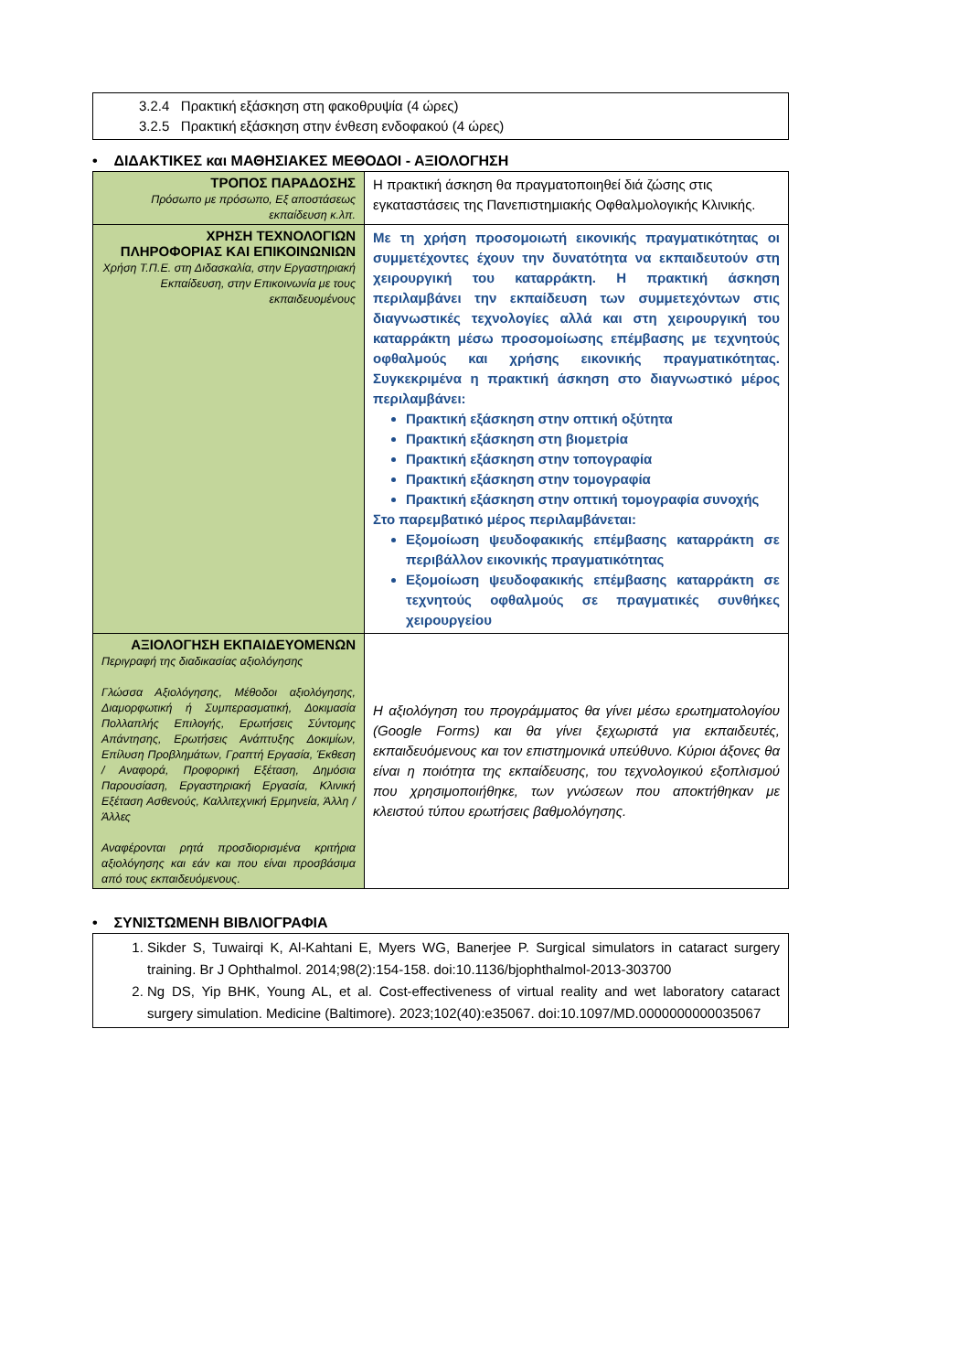| 3.2.4 Πρακτική εξάσκηση στη φακοθρυψία (4 ώρες) 3.2.5 Πρακτική εξάσκηση στην ένθεση ενδοφακού (4 ώρες) |
• ΔΙΔΑΚΤΙΚΕΣ και ΜΑΘΗΣΙΑΚΕΣ ΜΕΘΟΔΟΙ - ΑΞΙΟΛΟΓΗΣΗ
| ΤΡΟΠΟΣ ΠΑΡΑΔΟΣΗΣ Πρόσωπο με πρόσωπο, Εξ αποστάσεως εκπαίδευση κ.λπ. | Η πρακτική άσκηση θα πραγματοποιηθεί διά ζώσης στις εγκαταστάσεις της Πανεπιστημιακής Οφθαλμολογικής Κλινικής. |
| ΧΡΗΣΗ ΤΕΧΝΟΛΟΓΙΩΝ ΠΛΗΡΟΦΟΡΙΑΣ ΚΑΙ ΕΠΙΚΟΙΝΩΝΙΩΝ Χρήση Τ.Π.Ε. στη Διδασκαλία, στην Εργαστηριακή Εκπαίδευση, στην Επικοινωνία με τους εκπαιδευομένους | Με τη χρήση προσομοιωτή εικονικής πραγματικότητας οι συμμετέχοντες έχουν την δυνατότητα να εκπαιδευτούν στη χειρουργική του καταρράκτη. Η πρακτική άσκηση περιλαμβάνει την εκπαίδευση των συμμετεχόντων στις διαγνωστικές τεχνολογίες αλλά και στη χειρουργική του καταρράκτη μέσω προσομοίωσης επέμβασης με τεχνητούς οφθαλμούς και χρήσης εικονικής πραγματικότητας. Συγκεκριμένα η πρακτική άσκηση στο διαγνωστικό μέρος περιλαμβάνει: Πρακτική εξάσκηση στην οπτική οξύτητα Πρακτική εξάσκηση στη βιομετρία Πρακτική εξάσκηση στην τοπογραφία Πρακτική εξάσκηση στην τομογραφία Πρακτική εξάσκηση στην οπτική τομογραφία συνοχής Στο παρεμβατικό μέρος περιλαμβάνεται: Εξομοίωση ψευδοφακικής επέμβασης καταρράκτη σε περιβάλλον εικονικής πραγματικότητας Εξομοίωση ψευδοφακικής επέμβασης καταρράκτη σε τεχνητούς οφθαλμούς σε πραγματικές συνθήκες χειρουργείου |
| ΑΞΙΟΛΟΓΗΣΗ ΕΚΠΑΙΔΕΥΟΜΕΝΩΝ Περιγραφή της διαδικασίας αξιολόγησης Γλώσσα Αξιολόγησης, Μέθοδοι αξιολόγησης, Διαμορφωτική ή Συμπερασματική, Δοκιμασία Πολλαπλής Επιλογής, Ερωτήσεις Σύντομης Απάντησης, Ερωτήσεις Ανάπτυξης Δοκιμίων, Επίλυση Προβλημάτων, Γραπτή Εργασία, Έκθεση / Αναφορά, Προφορική Εξέταση, Δημόσια Παρουσίαση, Εργαστηριακή Εργασία, Κλινική Εξέταση Ασθενούς, Καλλιτεχνική Ερμηνεία, Άλλη / Άλλες Αναφέρονται ρητά προσδιορισμένα κριτήρια αξιολόγησης και εάν και που είναι προσβάσιμα από τους εκπαιδευόμενους. | Η αξιολόγηση του προγράμματος θα γίνει μέσω ερωτηματολογίου (Google Forms) και θα γίνει ξεχωριστά για εκπαιδευτές, εκπαιδευόμενους και τον επιστημονικά υπεύθυνο. Κύριοι άξονες θα είναι η ποιότητα της εκπαίδευσης, του τεχνολογικού εξοπλισμού που χρησιμοποιήθηκε, των γνώσεων που αποκτήθηκαν με κλειστού τύπου ερωτήσεις βαθμολόγησης. |
• ΣΥΝΙΣΤΩΜΕΝΗ ΒΙΒΛΙΟΓΡΑΦΙΑ
| 1. Sikder S, Tuwairqi K, Al-Kahtani E, Myers WG, Banerjee P. Surgical simulators in cataract surgery training. Br J Ophthalmol. 2014;98(2):154-158. doi:10.1136/bjophthalmol-2013-303700 2. Ng DS, Yip BHK, Young AL, et al. Cost-effectiveness of virtual reality and wet laboratory cataract surgery simulation. Medicine (Baltimore). 2023;102(40):e35067. doi:10.1097/MD.0000000000035067 |